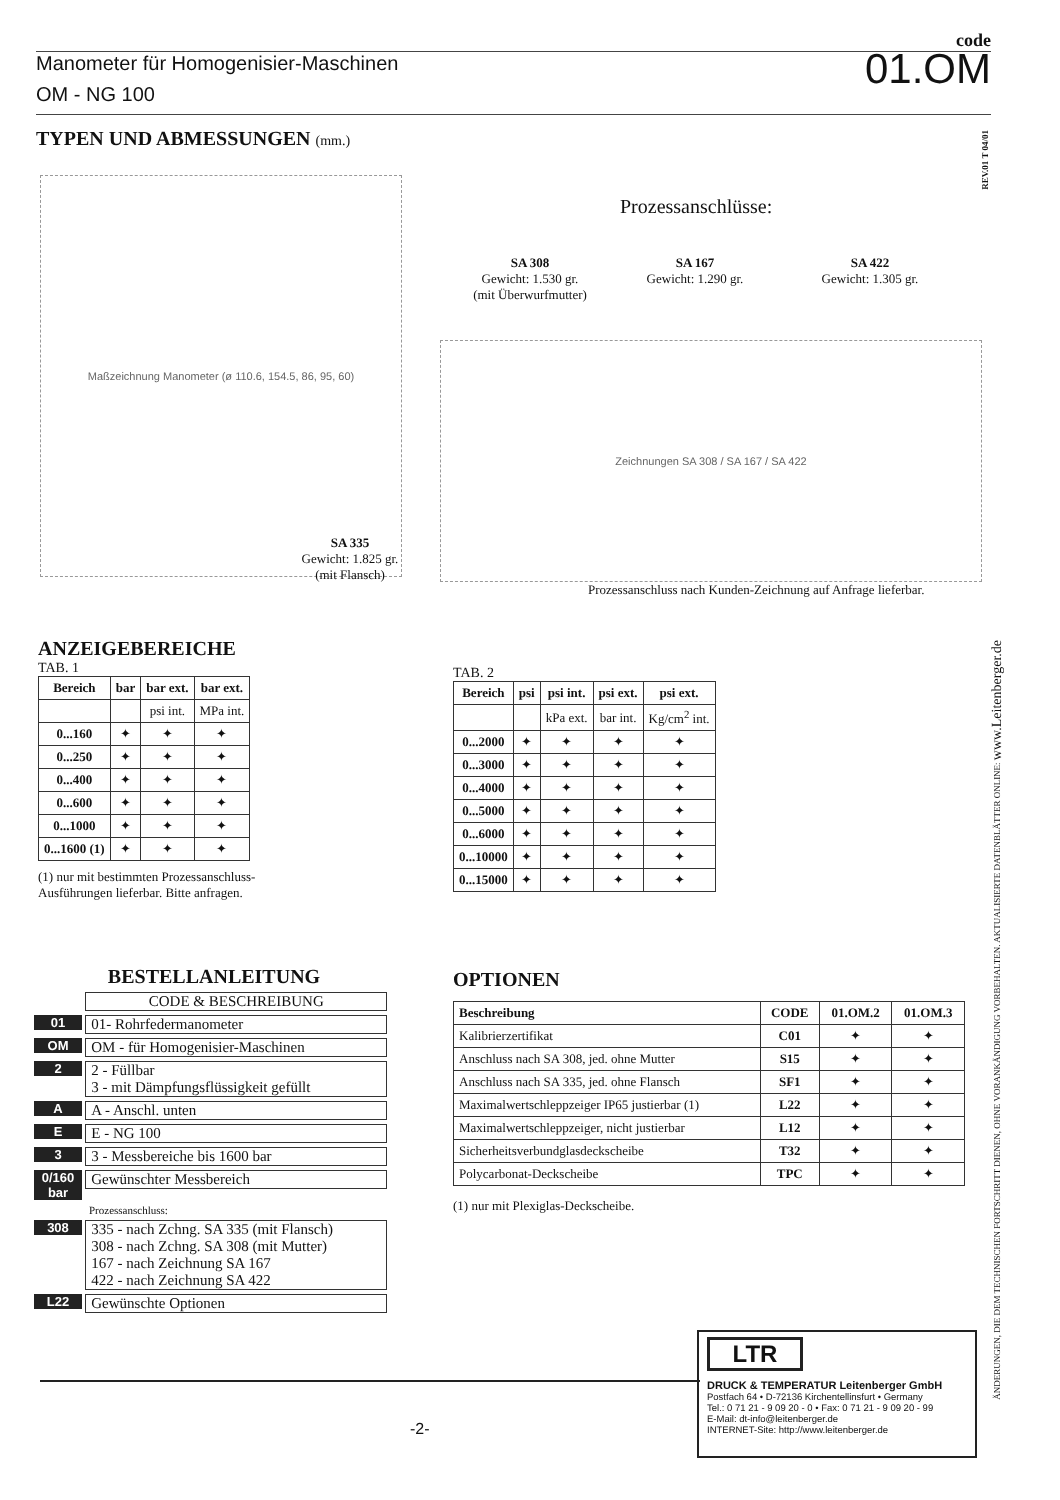code
Manometer für Homogenisier-Maschinen
01.OM
OM - NG 100
TYPEN UND ABMESSUNGEN (mm.)
REV.01 T 04/01
Maßzeichnung Manometer (ø 110.6, 154.5, 86, 95, 60)
SA 335
Gewicht: 1.825 gr.
(mit Flansch)
Prozessanschlüsse:
SA 308
Gewicht: 1.530 gr.
(mit Überwurfmutter)
SA 167
Gewicht: 1.290 gr.
SA 422
Gewicht: 1.305 gr.
Zeichnungen SA 308 / SA 167 / SA 422
Prozessanschluss nach Kunden-Zeichnung auf Anfrage lieferbar.
ANZEIGEBEREICHE
TAB. 1
| Bereich | bar | bar ext. | bar ext. |
| --- | --- | --- | --- |
| | | psi int. | MPa int. |
| 0...160 | ✦ | ✦ | ✦ |
| 0...250 | ✦ | ✦ | ✦ |
| 0...400 | ✦ | ✦ | ✦ |
| 0...600 | ✦ | ✦ | ✦ |
| 0...1000 | ✦ | ✦ | ✦ |
| 0...1600 (1) | ✦ | ✦ | ✦ |
(1) nur mit bestimmten Prozessanschluss-Ausführungen lieferbar. Bitte anfragen.
TAB. 2
| Bereich | psi | psi int. | psi ext. | psi ext. |
| --- | --- | --- | --- | --- |
| | | kPa ext. | bar int. | Kg/cm<sup>2</sup> int. |
| 0...2000 | ✦ | ✦ | ✦ | ✦ |
| 0...3000 | ✦ | ✦ | ✦ | ✦ |
| 0...4000 | ✦ | ✦ | ✦ | ✦ |
| 0...5000 | ✦ | ✦ | ✦ | ✦ |
| 0...6000 | ✦ | ✦ | ✦ | ✦ |
| 0...10000 | ✦ | ✦ | ✦ | ✦ |
| 0...15000 | ✦ | ✦ | ✦ | ✦ |
BESTELLANLEITUNG
CODE & BESCHREIBUNG
01 01- Rohrfedermanometer
OM OM - für Homogenisier-Maschinen
2 2 - Füllbar
3 - mit Dämpfungsflüssigkeit gefüllt
A A - Anschl. unten
E E - NG 100
3 3 - Messbereiche bis 1600 bar
0/160 bar Gewünschter Messbereich
Prozessanschluss:
308 335 - nach Zchng. SA 335 (mit Flansch)
308 - nach Zchng. SA 308 (mit Mutter)
167 - nach Zeichnung SA 167
422 - nach Zeichnung SA 422
L22 Gewünschte Optionen
OPTIONEN
| Beschreibung | CODE | 01.OM.2 | 01.OM.3 |
| --- | --- | --- | --- |
| Kalibrierzertifikat | C01 | ✦ | ✦ |
| Anschluss nach SA 308, jed. ohne Mutter | S15 | ✦ | ✦ |
| Anschluss nach SA 335, jed. ohne Flansch | SF1 | ✦ | ✦ |
| Maximalwertschleppzeiger IP65 justierbar (1) | L22 | ✦ | ✦ |
| Maximalwertschleppzeiger, nicht justierbar | L12 | ✦ | ✦ |
| Sicherheitsverbundglasdeckscheibe | T32 | ✦ | ✦ |
| Polycarbonat-Deckscheibe | TPC | ✦ | ✦ |
(1) nur mit Plexiglas-Deckscheibe.
-2-
LTR
DRUCK & TEMPERATUR Leitenberger GmbH
Postfach 64 • D-72136 Kirchentellinsfurt • Germany
Tel.: 0 71 21 - 9 09 20 - 0 • Fax: 0 71 21 - 9 09 20 - 99
E-Mail: dt-info@leitenberger.de
INTERNET-Site: http://www.leitenberger.de
ÄNDERUNGEN, DIE DEM TECHNISCHEN FORTSCHRITT DIENEN, OHNE VORANKÄNDIGUNG VORBEHALTEN. AKTUALISIERTE DATENBLÄTTER ONLINE: www.Leitenberger.de